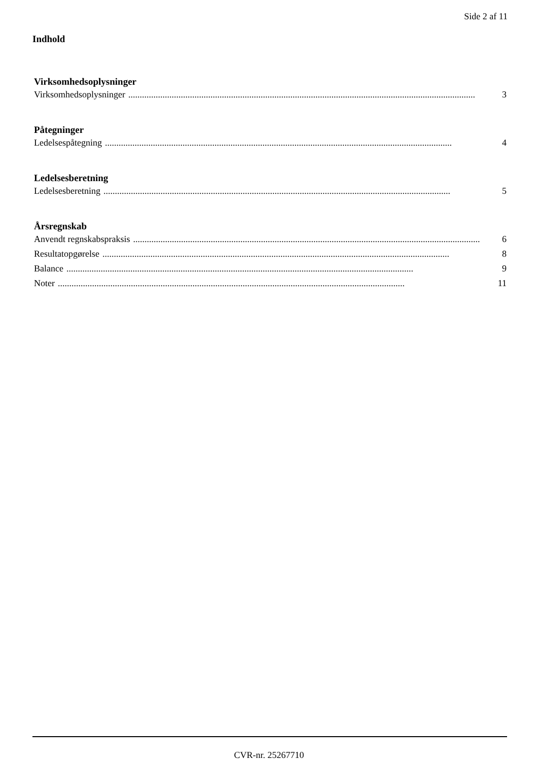Side 2 af 11
Indhold
Virksomhedsoplysninger
Virksomhedsoplysninger........................................................................................................................................................ 3
Påtegninger
Ledelsespåtegning........................................................................................................................................................ 4
Ledelsesberetning
Ledelsesberetning........................................................................................................................................................ 5
Årsregnskab
Anvendt regnskabspraksis........................................................................................................................................................ 6
Resultatopgørelse........................................................................................................................................................ 8
Balance........................................................................................................................................................ 9
Noter........................................................................................................................................................ 11
CVR-nr. 25267710